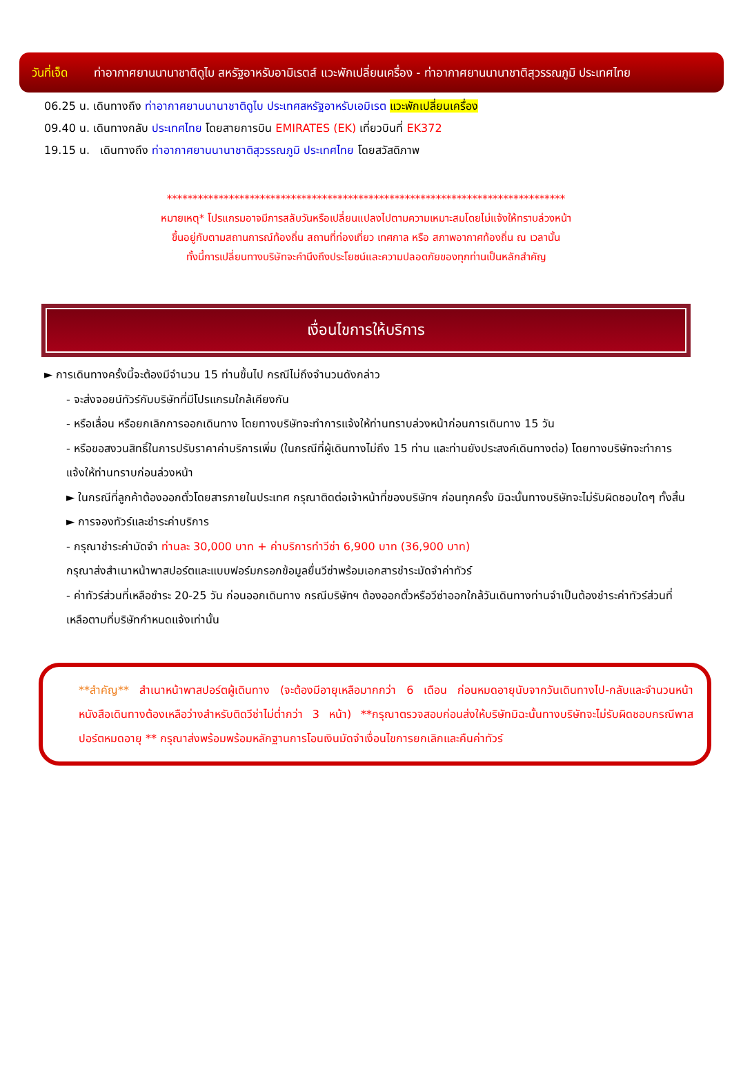วันที่เจ็ด
ท่าอากาศยานนานาชาติดูไบ สหรัฐอาหรับอามิเรตส์ แวะพักเปลี่ยนเครื่อง - ท่าอากาศยานนานาชาติสุวรรณภูมิ ประเทศไทย
06.25 น. เดินทางถึง ท่าอากาศยานนานาชาติดูไบ ประเทศสหรัฐอาหรับเอมิเรต แวะพักเปลี่ยนเครื่อง
09.40 น. เดินทางกลับ ประเทศไทย โดยสายการบิน EMIRATES (EK) เที่ยวบินที่ EK372
19.15 น. เดินทางถึง ท่าอากาศยานนานาชาติสุวรรณภูมิ ประเทศไทย โดยสวัสดิภาพ
*****************************************************************************
หมายเหตุ* โปรแกรมอาจมีการสลับวันหรือเปลี่ยนแปลงไปตามความเหมาะสมโดยไม่แจ้งให้ทราบล่วงหน้า
ขึ้นอยู่กับตามสถานการณ์ท้องถิ่น สถานที่ท่องเที่ยว เทศกาล หรือ สภาพอากาศท้องถิ่น ณ เวลานั้น
ทั้งนี้การเปลี่ยนทางบริษัทจะคำนึงถึงประโยชน์และความปลอดภัยของทุกท่านเป็นหลักสำคัญ
เงื่อนไขการให้บริการ
► การเดินทางครั้งนี้จะต้องมีจำนวน 15 ท่านขึ้นไป กรณีไม่ถึงจำนวนดังกล่าว
- จะส่งจอยน์ทัวร์กับบริษัทที่มีโปรแกรมใกล้เคียงกัน
- หรือเลื่อน หรือยกเลิกการออกเดินทาง โดยทางบริษัทจะทำการแจ้งให้ท่านทราบล่วงหน้าก่อนการเดินทาง 15 วัน
- หรือขอสงวนสิทธิ์ในการปรับราคาค่าบริการเพิ่ม (ในกรณีที่ผู้เดินทางไม่ถึง 15 ท่าน และท่านยังประสงค์เดินทางต่อ) โดยทางบริษัทจะทำการแจ้งให้ท่านทราบก่อนล่วงหน้า
► ในกรณีที่ลูกค้าต้องออกตั๋วโดยสารภายในประเทศ กรุณาติดต่อเจ้าหน้าที่ของบริษัทฯ ก่อนทุกครั้ง มิฉะนั้นทางบริษัทจะไม่รับผิดชอบใดๆ ทั้งสิ้น
► การจองทัวร์และชำระค่าบริการ
- กรุณาชำระค่ามัดจำ ท่านละ 30,000 บาท + ค่าบริการทำวีซ่า 6,900 บาท (36,900 บาท)
กรุณาส่งสำเนาหน้าพาสปอร์ตและแบบฟอร์มกรอกข้อมูลยื่นวีซ่าพร้อมเอกสารชำระมัดจำค่าทัวร์
- ค่าทัวร์ส่วนที่เหลือชำระ 20-25 วัน ก่อนออกเดินทาง กรณีบริษัทฯ ต้องออกตั๋วหรือวีซ่าออกใกล้วันเดินทางท่านจำเป็นต้องชำระค่าทัวร์ส่วนที่เหลือตามที่บริษัทกำหนดแจ้งเท่านั้น
**สำคัญ** สำเนาหน้าพาสปอร์ตผู้เดินทาง (จะต้องมีอายุเหลือมากกว่า 6 เดือน ก่อนหมดอายุนับจากวันเดินทางไป-กลับและจำนวนหน้าหนังสือเดินทางต้องเหลือว่างสำหรับติดวีซ่าไม่ต่ำกว่า 3 หน้า) **กรุณาตรวจสอบก่อนส่งให้บริษัทมิฉะนั้นทางบริษัทจะไม่รับผิดชอบกรณีพาสปอร์ตหมดอายุ ** กรุณาส่งพร้อมพร้อมหลักฐานการโอนเงินมัดจำเงื่อนไขการยกเลิกและคืนค่าทัวร์